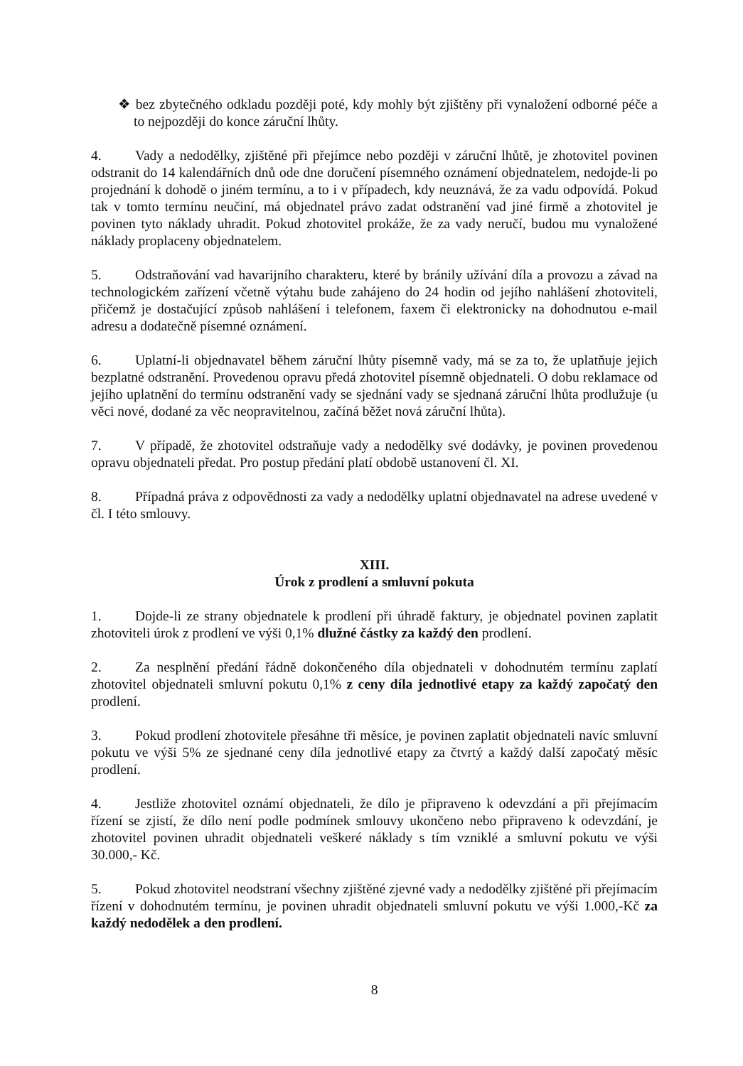❖ bez zbytečného odkladu později poté, kdy mohly být zjištěny při vynaložení odborné péče a to nejpozději do konce záruční lhůty.
4. Vady a nedodělky, zjištěné při přejímce nebo později v záruční lhůtě, je zhotovitel povinen odstranit do 14 kalendářních dnů ode dne doručení písemného oznámení objednatelem, nedojde-li po projednání k dohodě o jiném termínu, a to i v případech, kdy neuznává, že za vadu odpovídá. Pokud tak v tomto termínu neučiní, má objednatel právo zadat odstranění vad jiné firmě a zhotovitel je povinen tyto náklady uhradit. Pokud zhotovitel prokáže, že za vady neručí, budou mu vynaložené náklady proplaceny objednatelem.
5. Odstraňování vad havarijního charakteru, které by bránily užívání díla a provozu a závad na technologickém zařízení včetně výtahu bude zahájeno do 24 hodin od jejího nahlášení zhotoviteli, přičemž je dostačující způsob nahlášení i telefonem, faxem či elektronicky na dohodnutou e-mail adresu a dodatečně písemné oznámení.
6. Uplatní-li objednavatel během záruční lhůty písemně vady, má se za to, že uplatňuje jejich bezplatné odstranění. Provedenou opravu předá zhotovitel písemně objednateli. O dobu reklamace od jejího uplatnění do termínu odstranění vady se sjednání vady se sjednaná záruční lhůta prodlužuje (u věci nové, dodané za věc neopravitelnou, začíná běžet nová záruční lhůta).
7. V případě, že zhotovitel odstraňuje vady a nedodělky své dodávky, je povinen provedenou opravu objednateli předat. Pro postup předání platí obdobě ustanovení čl. XI.
8. Případná práva z odpovědnosti za vady a nedodělky uplatní objednavatel na adrese uvedené v čl. I této smlouvy.
XIII.
Úrok z prodlení a smluvní pokuta
1. Dojde-li ze strany objednatele k prodlení při úhradě faktury, je objednatel povinen zaplatit zhotoviteli úrok z prodlení ve výši 0,1% dlužné částky za každý den prodlení.
2. Za nesplnění předání řádně dokončeného díla objednateli v dohodnutém termínu zaplatí zhotovitel objednateli smluvní pokutu 0,1% z ceny díla jednotlivé etapy za každý započatý den prodlení.
3. Pokud prodlení zhotovitele přesáhne tři měsíce, je povinen zaplatit objednateli navíc smluvní pokutu ve výši 5% ze sjednané ceny díla jednotlivé etapy za čtvrtý a každý další započatý měsíc prodlení.
4. Jestliže zhotovitel oznámí objednateli, že dílo je připraveno k odevzdání a při přejímacím řízení se zjistí, že dílo není podle podmínek smlouvy ukončeno nebo připraveno k odevzdání, je zhotovitel povinen uhradit objednateli veškeré náklady s tím vzniklé a smluvní pokutu ve výši 30.000,- Kč.
5. Pokud zhotovitel neodstraní všechny zjištěné zjevné vady a nedodělky zjištěné při přejímacím řízení v dohodnutém termínu, je povinen uhradit objednateli smluvní pokutu ve výši 1.000,-Kč za každý nedodělek a den prodlení.
8